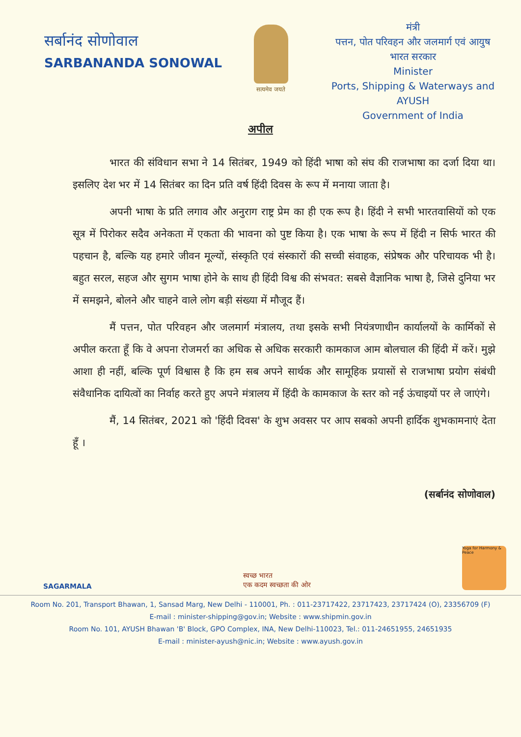सर्बानंद सोणोवाल
SARBANANDA SONOWAL
सत्यमेव जयते
मंत्री
पत्तन, पोत परिवहन और जलमार्ग एवं आयुष
भारत सरकार
Minister
Ports, Shipping & Waterways and AYUSH
Government of India
अपील
भारत की संविधान सभा ने 14 सितंबर, 1949 को हिंदी भाषा को संघ की राजभाषा का दर्जा दिया था। इसलिए देश भर में 14 सितंबर का दिन प्रति वर्ष हिंदी दिवस के रूप में मनाया जाता है।
अपनी भाषा के प्रति लगाव और अनुराग राष्ट्र प्रेम का ही एक रूप है। हिंदी ने सभी भारतवासियों को एक सूत्र में पिरोकर सदैव अनेकता में एकता की भावना को पुष्ट किया है। एक भाषा के रूप में हिंदी न सिर्फ भारत की पहचान है, बल्कि यह हमारे जीवन मूल्यों, संस्कृति एवं संस्कारों की सच्ची संवाहक, संप्रेषक और परिचायक भी है। बहुत सरल, सहज और सुगम भाषा होने के साथ ही हिंदी विश्व की संभवत: सबसे वैज्ञानिक भाषा है, जिसे दुनिया भर में समझने, बोलने और चाहने वाले लोग बड़ी संख्या में मौजूद हैं।
मैं पत्तन, पोत परिवहन और जलमार्ग मंत्रालय, तथा इसके सभी नियंत्रणाधीन कार्यालयों के कार्मिकों से अपील करता हूँ कि वे अपना रोजमर्रा का अधिक से अधिक सरकारी कामकाज आम बोलचाल की हिंदी में करें। मुझे आशा ही नहीं, बल्कि पूर्ण विश्वास है कि हम सब अपने सार्थक और सामूहिक प्रयासों से राजभाषा प्रयोग संबंधी संवैधानिक दायित्वों का निर्वाह करते हुए अपने मंत्रालय में हिंदी के कामकाज के स्तर को नई ऊंचाइयों पर ले जाएंगे।
मैं, 14 सितंबर, 2021 को 'हिंदी दिवस' के शुभ अवसर पर आप सबको अपनी हार्दिक शुभकामनाएं देता हूँ ।
(सर्बानंद सोणोवाल)
SAGARMALA
स्वच्छ भारत
एक कदम स्वच्छता की ओर
Yoga for Harmony & Peace
Room No. 201, Transport Bhawan, 1, Sansad Marg, New Delhi - 110001, Ph. : 011-23717422, 23717423, 23717424 (O), 23356709 (F)
E-mail : minister-shipping@gov.in; Website : www.shipmin.gov.in
Room No. 101, AYUSH Bhawan 'B' Block, GPO Complex, INA, New Delhi-110023, Tel.: 011-24651955, 24651935
E-mail : minister-ayush@nic.in; Website : www.ayush.gov.in